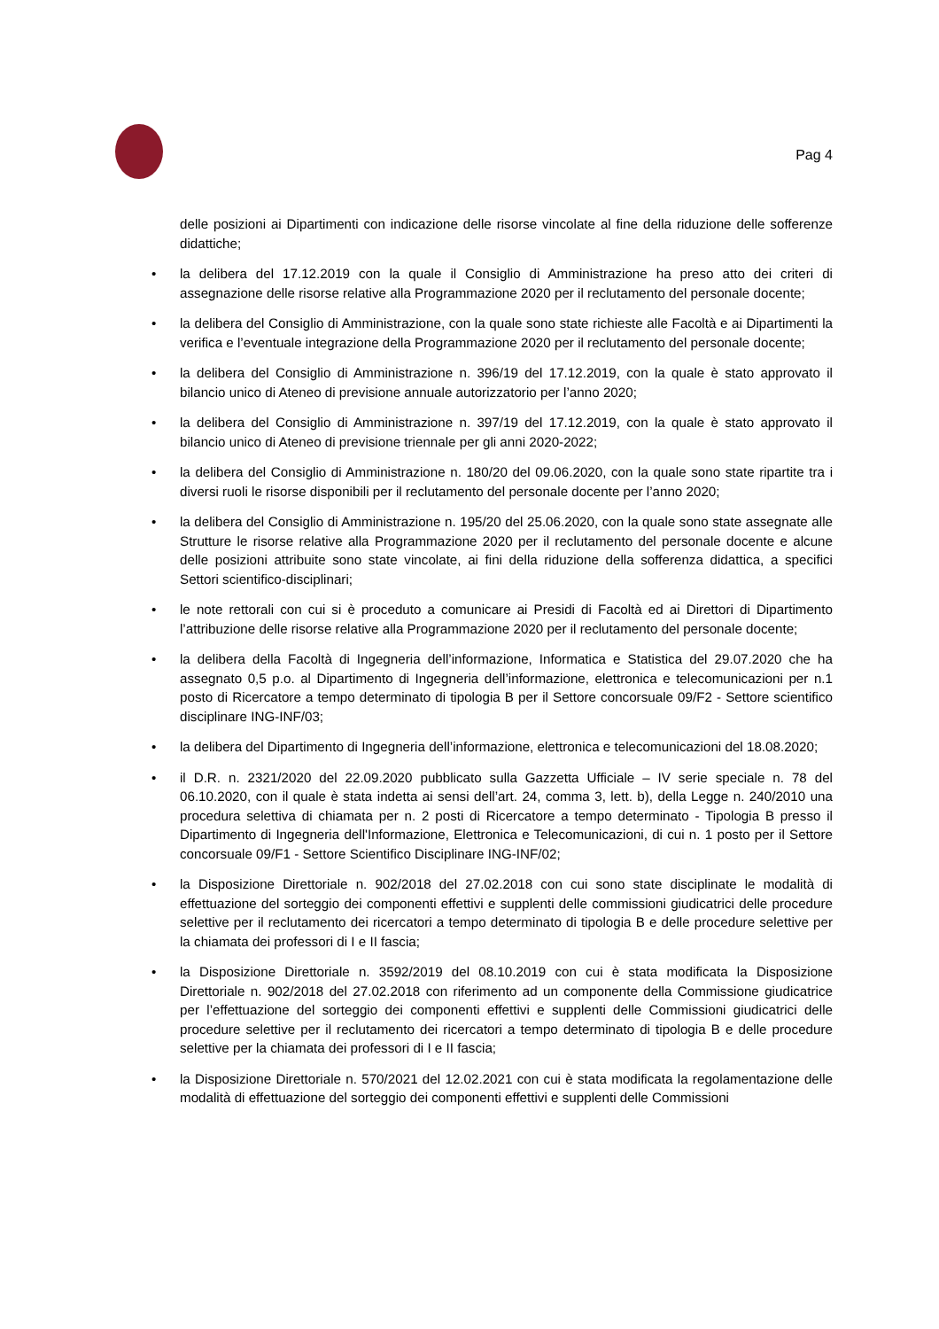Pag 4
delle posizioni ai Dipartimenti con indicazione delle risorse vincolate al fine della riduzione delle sofferenze didattiche;
• la delibera del 17.12.2019 con la quale il Consiglio di Amministrazione ha preso atto dei criteri di assegnazione delle risorse relative alla Programmazione 2020 per il reclutamento del personale docente;
• la delibera del Consiglio di Amministrazione, con la quale sono state richieste alle Facoltà e ai Dipartimenti la verifica e l’eventuale integrazione della Programmazione 2020 per il reclutamento del personale docente;
• la delibera del Consiglio di Amministrazione n. 396/19 del 17.12.2019, con la quale è stato approvato il bilancio unico di Ateneo di previsione annuale autorizzatorio per l’anno 2020;
• la delibera del Consiglio di Amministrazione n. 397/19 del 17.12.2019, con la quale è stato approvato il bilancio unico di Ateneo di previsione triennale per gli anni 2020-2022;
• la delibera del Consiglio di Amministrazione n. 180/20 del 09.06.2020, con la quale sono state ripartite tra i diversi ruoli le risorse disponibili per il reclutamento del personale docente per l’anno 2020;
• la delibera del Consiglio di Amministrazione n. 195/20 del 25.06.2020, con la quale sono state assegnate alle Strutture le risorse relative alla Programmazione 2020 per il reclutamento del personale docente e alcune delle posizioni attribuite sono state vincolate, ai fini della riduzione della sofferenza didattica, a specifici Settori scientifico-disciplinari;
• le note rettorali con cui si è proceduto a comunicare ai Presidi di Facoltà ed ai Direttori di Dipartimento l’attribuzione delle risorse relative alla Programmazione 2020 per il reclutamento del personale docente;
• la delibera della Facoltà di Ingegneria dell’informazione, Informatica e Statistica del 29.07.2020 che ha assegnato 0,5 p.o. al Dipartimento di Ingegneria dell’informazione, elettronica e telecomunicazioni per n.1 posto di Ricercatore a tempo determinato di tipologia B per il Settore concorsuale 09/F2 - Settore scientifico disciplinare ING-INF/03;
• la delibera del Dipartimento di Ingegneria dell’informazione, elettronica e telecomunicazioni del 18.08.2020;
• il D.R. n. 2321/2020 del 22.09.2020 pubblicato sulla Gazzetta Ufficiale – IV serie speciale n. 78 del 06.10.2020, con il quale è stata indetta ai sensi dell’art. 24, comma 3, lett. b), della Legge n. 240/2010 una procedura selettiva di chiamata per n. 2 posti di Ricercatore a tempo determinato - Tipologia B presso il Dipartimento di Ingegneria dell'Informazione, Elettronica e Telecomunicazioni, di cui n. 1 posto per il Settore concorsuale 09/F1 - Settore Scientifico Disciplinare ING-INF/02;
• la Disposizione Direttoriale n. 902/2018 del 27.02.2018 con cui sono state disciplinate le modalità di effettuazione del sorteggio dei componenti effettivi e supplenti delle commissioni giudicatrici delle procedure selettive per il reclutamento dei ricercatori a tempo determinato di tipologia B e delle procedure selettive per la chiamata dei professori di I e II fascia;
• la Disposizione Direttoriale n. 3592/2019 del 08.10.2019 con cui è stata modificata la Disposizione Direttoriale n. 902/2018 del 27.02.2018 con riferimento ad un componente della Commissione giudicatrice per l’effettuazione del sorteggio dei componenti effettivi e supplenti delle Commissioni giudicatrici delle procedure selettive per il reclutamento dei ricercatori a tempo determinato di tipologia B e delle procedure selettive per la chiamata dei professori di I e II fascia;
• la Disposizione Direttoriale n. 570/2021 del 12.02.2021 con cui è stata modificata la regolamentazione delle modalità di effettuazione del sorteggio dei componenti effettivi e supplenti delle Commissioni